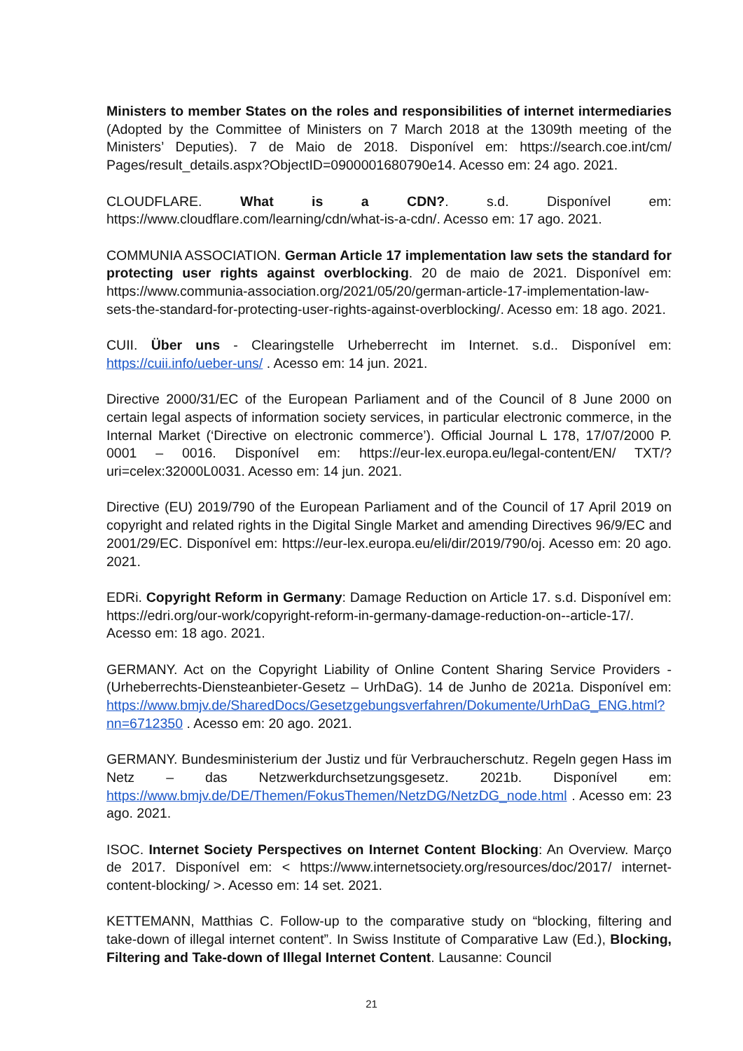Ministers to member States on the roles and responsibilities of internet intermediaries (Adopted by the Committee of Ministers on 7 March 2018 at the 1309th meeting of the Ministers’ Deputies). 7 de Maio de 2018. Disponível em: https://search.coe.int/cm/ Pages/result_details.aspx?ObjectID=0900001680790e14. Acesso em: 24 ago. 2021.
CLOUDFLARE. What is a CDN?. s.d. Disponível em: https://www.cloudflare.com/learning/cdn/what-is-a-cdn/. Acesso em: 17 ago. 2021.
COMMUNIA ASSOCIATION. German Article 17 implementation law sets the standard for protecting user rights against overblocking. 20 de maio de 2021. Disponível em: https://www.communia-association.org/2021/05/20/german-article-17-implementation-law-sets-the-standard-for-protecting-user-rights-against-overblocking/. Acesso em: 18 ago. 2021.
CUII. Über uns - Clearingstelle Urheberrecht im Internet. s.d.. Disponível em: https://cuii.info/ueber-uns/ . Acesso em: 14 jun. 2021.
Directive 2000/31/EC of the European Parliament and of the Council of 8 June 2000 on certain legal aspects of information society services, in particular electronic commerce, in the Internal Market (‘Directive on electronic commerce’). Official Journal L 178, 17/07/2000 P. 0001 – 0016. Disponível em: https://eur-lex.europa.eu/legal-content/EN/ TXT/?uri=celex:32000L0031. Acesso em: 14 jun. 2021.
Directive (EU) 2019/790 of the European Parliament and of the Council of 17 April 2019 on copyright and related rights in the Digital Single Market and amending Directives 96/9/EC and 2001/29/EC. Disponível em: https://eur-lex.europa.eu/eli/dir/2019/790/oj. Acesso em: 20 ago. 2021.
EDRi. Copyright Reform in Germany: Damage Reduction on Article 17. s.d. Disponível em: https://edri.org/our-work/copyright-reform-in-germany-damage-reduction-on--article-17/. Acesso em: 18 ago. 2021.
GERMANY. Act on the Copyright Liability of Online Content Sharing Service Providers - (Urheberrechts-Diensteanbieter-Gesetz – UrhDaG). 14 de Junho de 2021a. Disponível em: https://www.bmjv.de/SharedDocs/Gesetzgebungsverfahren/Dokumente/UrhDaG_ENG.html?nn=6712350 . Acesso em: 20 ago. 2021.
GERMANY. Bundesministerium der Justiz und für Verbraucherschutz. Regeln gegen Hass im Netz – das Netzwerkdurchsetzungsgesetz. 2021b. Disponível em: https://www.bmjv.de/DE/Themen/FokusThemen/NetzDG/NetzDG_node.html . Acesso em: 23 ago. 2021.
ISOC. Internet Society Perspectives on Internet Content Blocking: An Overview. Março de 2017. Disponível em: < https://www.internetsociety.org/resources/doc/2017/ internet-content-blocking/ >. Acesso em: 14 set. 2021.
KETTEMANN, Matthias C. Follow-up to the comparative study on “blocking, filtering and take-down of illegal internet content”. In Swiss Institute of Comparative Law (Ed.), Blocking, Filtering and Take-down of Illegal Internet Content. Lausanne: Council
21